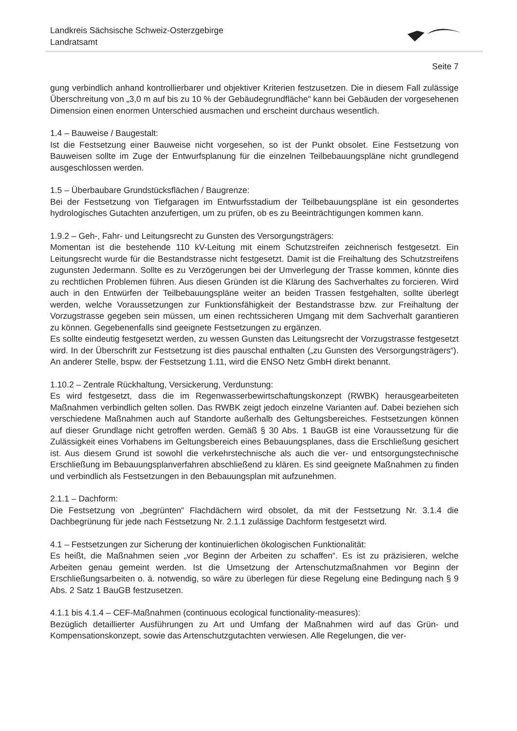Landkreis Sächsische Schweiz-Osterzgebirge
Landratsamt
Seite 7
gung verbindlich anhand kontrollierbarer und objektiver Kriterien festzusetzen. Die in diesem Fall zulässige Überschreitung von „3,0 m auf bis zu 10 % der Gebäudegrundfläche“ kann bei Gebäuden der vorgesehenen Dimension einen enormen Unterschied ausmachen und erscheint durchaus wesentlich.
1.4 – Bauweise / Baugestalt:
Ist die Festsetzung einer Bauweise nicht vorgesehen, so ist der Punkt obsolet. Eine Festsetzung von Bauweisen sollte im Zuge der Entwurfsplanung für die einzelnen Teilbebauungspläne nicht grundlegend ausgeschlossen werden.
1.5 – Überbaubare Grundstücksflächen / Baugrenze:
Bei der Festsetzung von Tiefgaragen im Entwurfsstadium der Teilbebauungspläne ist ein gesondertes hydrologisches Gutachten anzufertigen, um zu prüfen, ob es zu Beeinträchtigungen kommen kann.
1.9.2 – Geh-, Fahr- und Leitungsrecht zu Gunsten des Versorgungsträgers:
Momentan ist die bestehende 110 kV-Leitung mit einem Schutzstreifen zeichnerisch festgesetzt. Ein Leitungsrecht wurde für die Bestandstrasse nicht festgesetzt. Damit ist die Freihaltung des Schutzstreifens zugunsten Jedermann. Sollte es zu Verzögerungen bei der Umverlegung der Trasse kommen, könnte dies zu rechtlichen Problemen führen. Aus diesen Gründen ist die Klärung des Sachverhaltes zu forcieren. Wird auch in den Entwürfen der Teilbebauungspläne weiter an beiden Trassen festgehalten, sollte überlegt werden, welche Voraussetzungen zur Funktionsfähigkeit der Bestandstrasse bzw. zur Freihaltung der Vorzugstrasse gegeben sein müssen, um einen rechtssicheren Umgang mit dem Sachverhalt garantieren zu können. Gegebenenfalls sind geeignete Festsetzungen zu ergänzen.
Es sollte eindeutig festgesetzt werden, zu wessen Gunsten das Leitungsrecht der Vorzugstrasse festgesetzt wird. In der Überschrift zur Festsetzung ist dies pauschal enthalten („zu Gunsten des Versorgungsträgers“). An anderer Stelle, bspw. der Festsetzung 1.11, wird die ENSO Netz GmbH direkt benannt.
1.10.2 – Zentrale Rückhaltung, Versickerung, Verdunstung:
Es wird festgesetzt, dass die im Regenwasserbewirtschaftungskonzept (RWBK) herausgearbeiteten Maßnahmen verbindlich gelten sollen. Das RWBK zeigt jedoch einzelne Varianten auf. Dabei beziehen sich verschiedene Maßnahmen auch auf Standorte außerhalb des Geltungsbereiches. Festsetzungen können auf dieser Grundlage nicht getroffen werden. Gemäß § 30 Abs. 1 BauGB ist eine Voraussetzung für die Zulässigkeit eines Vorhabens im Geltungsbereich eines Bebauungsplanes, dass die Erschließung gesichert ist. Aus diesem Grund ist sowohl die verkehrstechnische als auch die ver- und entsorgungstechnische Erschließung im Bebauungsplanverfahren abschließend zu klären. Es sind geeignete Maßnahmen zu finden und verbindlich als Festsetzungen in den Bebauungsplan mit aufzunehmen.
2.1.1 – Dachform:
Die Festsetzung von „begrünten“ Flachdächern wird obsolet, da mit der Festsetzung Nr. 3.1.4 die Dachbegrünung für jede nach Festsetzung Nr. 2.1.1 zulässige Dachform festgesetzt wird.
4.1 – Festsetzungen zur Sicherung der kontinuierlichen ökologischen Funktionalität:
Es heißt, die Maßnahmen seien „vor Beginn der Arbeiten zu schaffen“. Es ist zu präzisieren, welche Arbeiten genau gemeint werden. Ist die Umsetzung der Artenschutzmaßnahmen vor Beginn der Erschließungsarbeiten o. ä. notwendig, so wäre zu überlegen für diese Regelung eine Bedingung nach § 9 Abs. 2 Satz 1 BauGB festzusetzen.
4.1.1 bis 4.1.4 – CEF-Maßnahmen (continuous ecological functionality-measures):
Bezüglich detaillierter Ausführungen zu Art und Umfang der Maßnahmen wird auf das Grün- und Kompensationskonzept, sowie das Artenschutzgutachten verwiesen. Alle Regelungen, die ver-